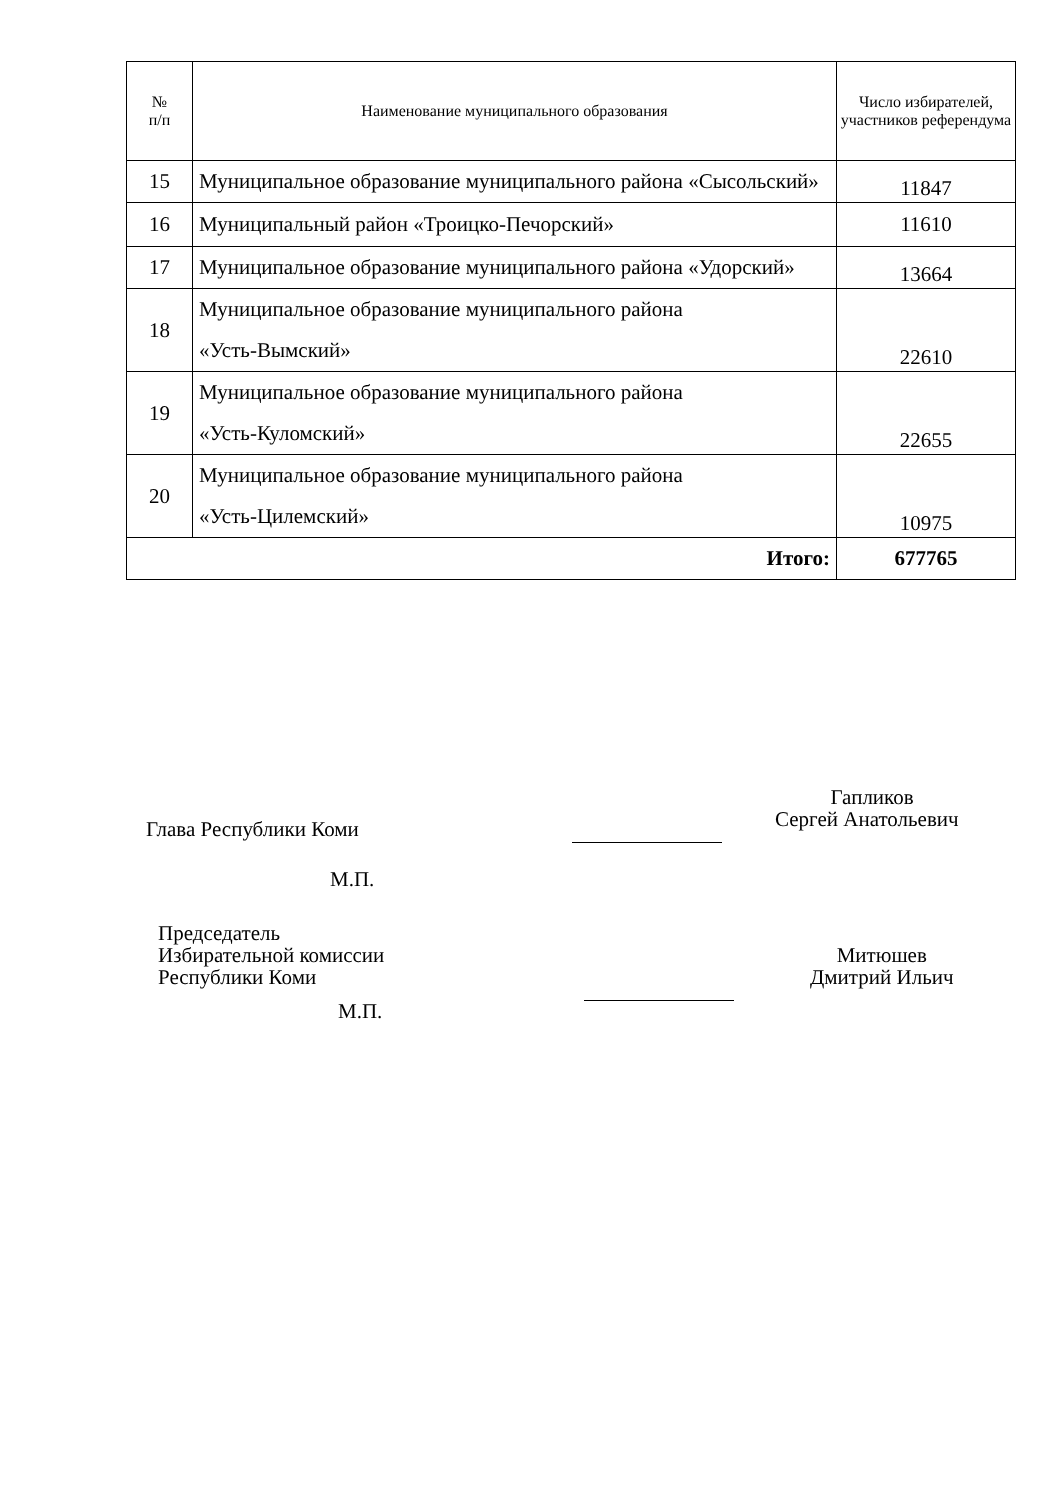| № п/п | Наименование муниципального образования | Число избирателей, участников референдума |
| --- | --- | --- |
| 15 | Муниципальное образование муниципального района «Сысольский» | 11847 |
| 16 | Муниципальный район «Троицко-Печорский» | 11610 |
| 17 | Муниципальное образование муниципального района «Удорский» | 13664 |
| 18 | Муниципальное образование муниципального района «Усть-Вымский» | 22610 |
| 19 | Муниципальное образование муниципального района «Усть-Куломский» | 22655 |
| 20 | Муниципальное образование муниципального района «Усть-Цилемский» | 10975 |
| Итого: | | 677765 |
Глава Республики Коми
Гапликов
Сергей Анатольевич
М.П.
Председатель
Избирательной комиссии
Республики Коми
Митюшев
Дмитрий Ильич
М.П.